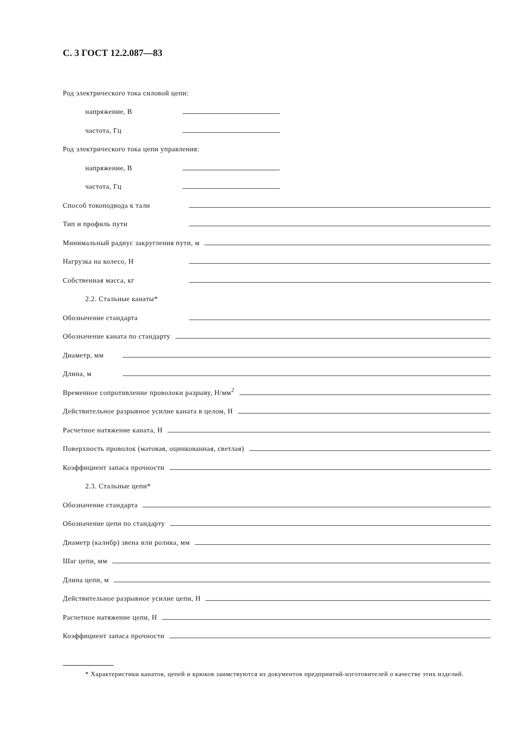С. 3 ГОСТ 12.2.087—83
Род электрического тока силовой цепи:
напряжение, В
частота, Гц
Род электрического тока цепи управления:
напряжение, В
частота, Гц
Способ токоподвода к тали
Тип и профиль пути
Минимальный радиус закругления пути, м
Нагрузка на колесо, Н
Собственная масса, кг
2.2. Стальные канаты*
Обозначение стандарта
Обозначение каната по стандарту
Диаметр, мм
Длина, м
Временное сопротивление проволоки разрыву, Н/мм<sup>2</sup>
Действительное разрывное усилие каната в целом, Н
Расчетное натяжение каната, Н
Поверхность проволок (матовая, оцинкованная, светлая)
Коэффициент запаса прочности
2.3. Стальные цепи*
Обозначение стандарта
Обозначение цепи по стандарту
Диаметр (калибр) звена или ролика, мм
Шаг цепи, мм
Длина цепи, м
Действительное разрывное усилие цепи, Н
Расчетное натяжение цепи, Н
Коэффициент запаса прочности
* Характеристики канатов, цепей и крюков заимствуются из документов предприятий-изготовителей о качестве этих изделий.